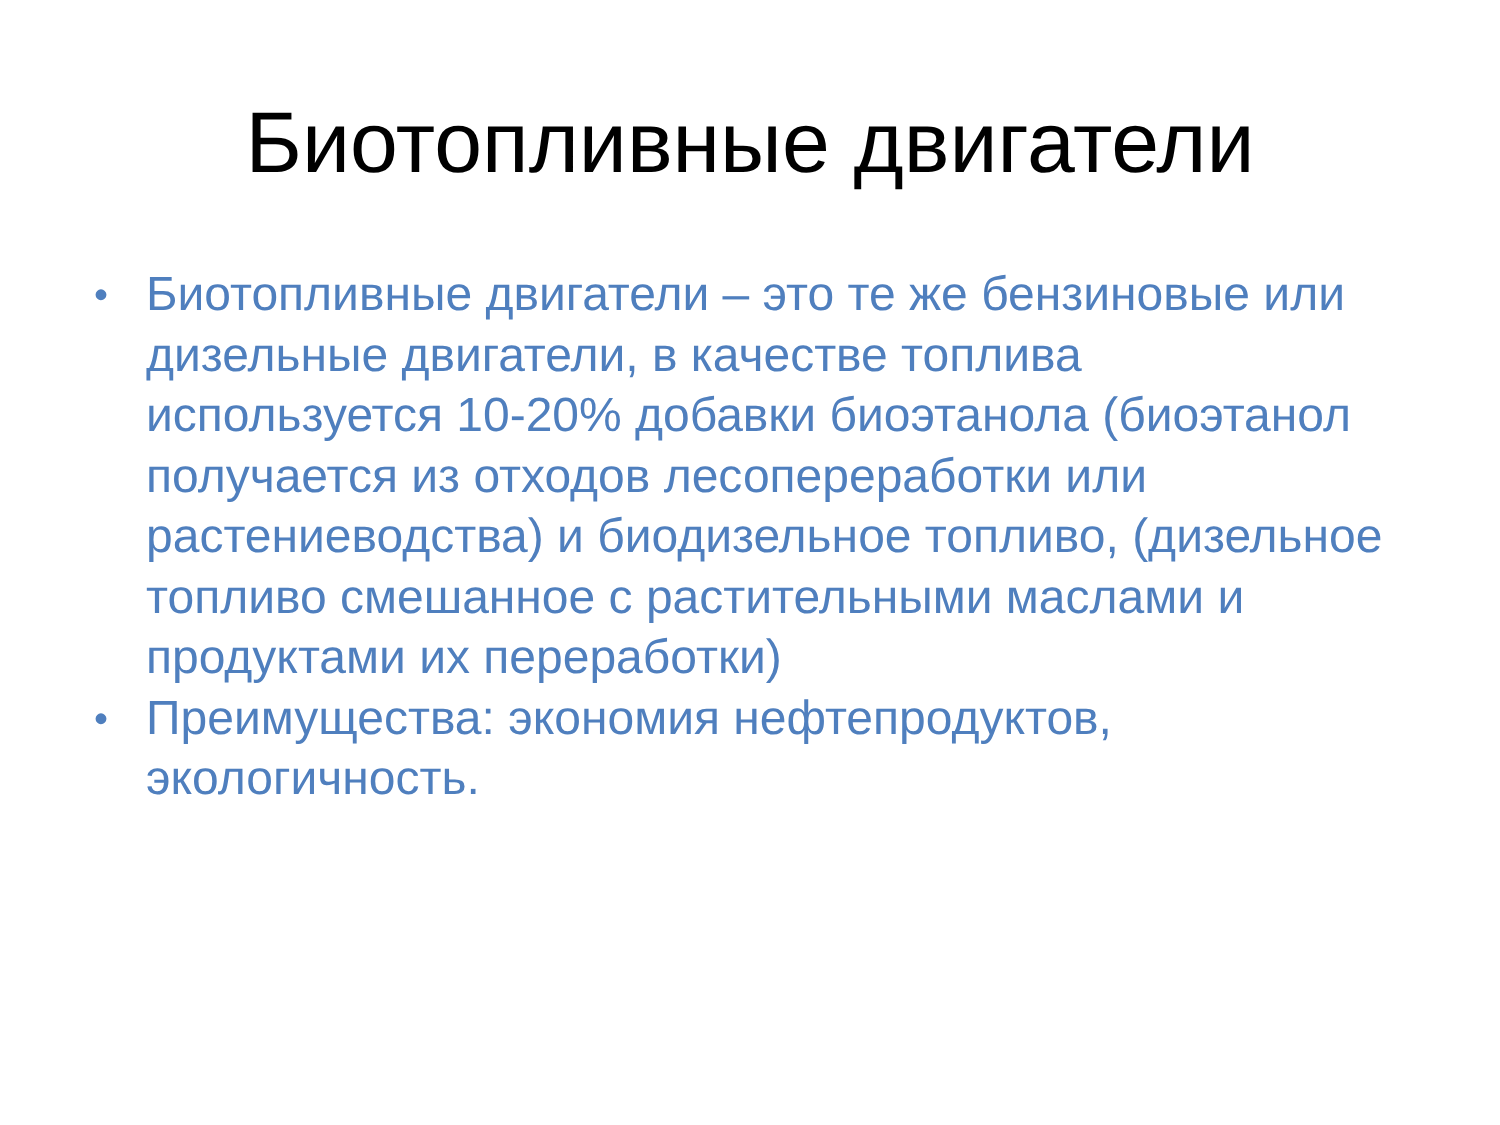Биотопливные двигатели
• Биотопливные двигатели – это те же бензиновые или дизельные двигатели, в качестве топлива используется 10-20% добавки биоэтанола (биоэтанол получается из отходов лесопереработки или растениеводства) и биодизельное топливо, (дизельное топливо смешанное с растительными маслами и продуктами их переработки)
• Преимущества: экономия нефтепродуктов, экологичность.